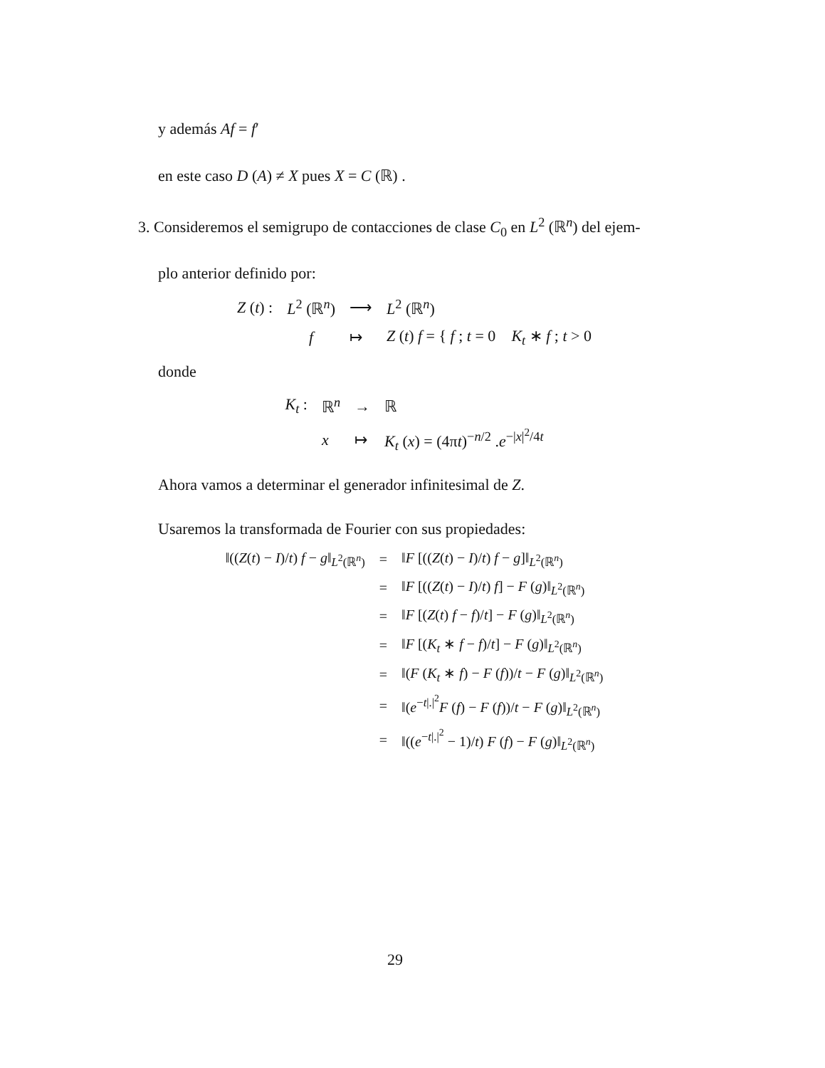y además Af = f′
en este caso D (A) ≠ X pues X = C (ℝ) .
3. Consideremos el semigrupo de contacciones de clase C<sub>0</sub> en L<sup>2</sup> (ℝ<sup>n</sup>) del ejem-
plo anterior definido por:
| Z ( t ) : | L<sup>2</sup> (ℝ<sup>n</sup>) | ⟶ | L<sup>2</sup> (ℝ<sup>n</sup>) |
| | f | ↦ | Z ( t ) f = { f ; t = 0 K<sub>t</sub> ∗ f ; t > 0 |
donde
| K<sub>t</sub> : | ℝ<sup>n</sup> | → | ℝ |
| | x | ↦ | K<sub>t</sub> ( x ) = (4π t )<sup>−n/2</sup> . e<sup>−/x/<sup>2</sup>/4t</sup> |
Ahora vamos a determinar el generador infinitesimal de Z.
Usaremos la transformada de Fourier con sus propiedades:
| ‖(( Z ( t ) − I )/ t ) f − g ‖<sub>L<sup>2</sup>(ℝ<sup>n</sup>)</sub> | = | ‖ F [(( Z ( t ) − I )/ t ) f − g ]‖<sub>L<sup>2</sup>(ℝ<sup>n</sup>)</sub> |
| | = | ‖ F [(( Z ( t ) − I )/ t ) f ] − F ( g )‖<sub>L<sup>2</sup>(ℝ<sup>n</sup>)</sub> |
| | = | ‖ F [( Z ( t ) f − f )/ t ] − F ( g )‖<sub>L<sup>2</sup>(ℝ<sup>n</sup>)</sub> |
| | = | ‖ F [( K<sub>t</sub> ∗ f − f )/ t ] − F ( g )‖<sub>L<sup>2</sup>(ℝ<sup>n</sup>)</sub> |
| | = | ‖( F ( K<sub>t</sub> ∗ f ) − F ( f ))/ t − F ( g )‖<sub>L<sup>2</sup>(ℝ<sup>n</sup>)</sub> |
| | = | ‖( e<sup>−t/./<sup>2</sup></sup> F ( f ) − F ( f ))/ t − F ( g )‖<sub>L<sup>2</sup>(ℝ<sup>n</sup>)</sub> |
| | = | ‖(( e<sup>−t/./<sup>2</sup></sup> − 1)/ t ) F ( f ) − F ( g )‖<sub>L<sup>2</sup>(ℝ<sup>n</sup>)</sub> |
29